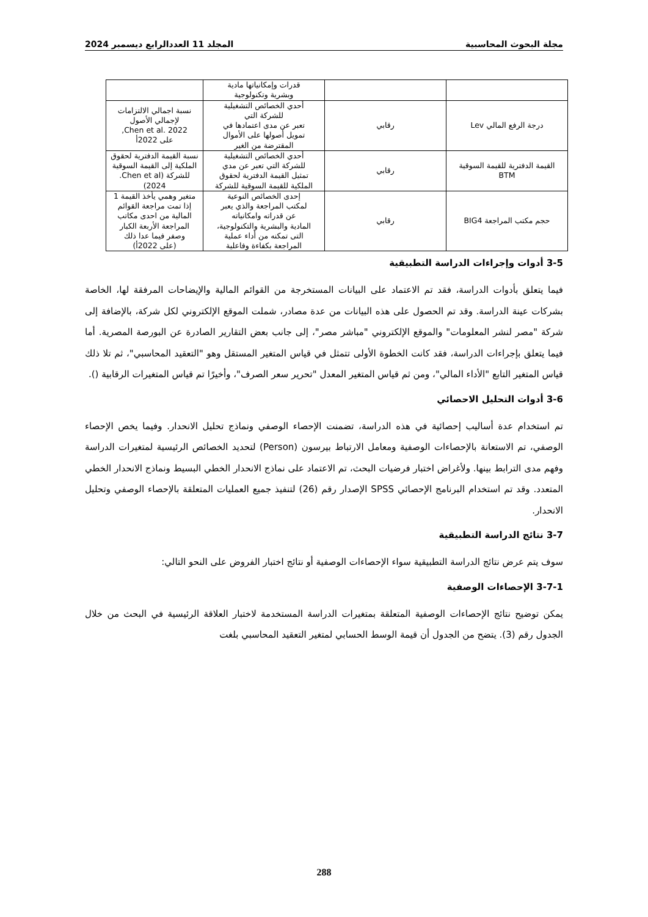مجلة البحوث المحاسبية المجلد 11 العددالرابع ديسمبر 2024
| | | قدرات وإمكانياتها مادية وبشرية وتكنولوجية | |
| درجة الرفع المالي Lev | رقابي | أحدي الخصائص التشغيلية للشركة التي تعبر عن مدى اعتمادها في تمويل أصولها على الأموال المقترضة من الغير | نسبة اجمالي الالتزامات لإجمالي الأصول Chen et al. 2022, على 2022أ |
| القيمة الدفترية للقيمة السوقية BTM | رقابي | أحدي الخصائص التشغيلية للشركة التي تعبر عن مدي تمثيل القيمة الدفترية لحقوق الملكية للقيمة السوقية للشركة | نسبة القيمة الدفترية لحقوق الملكية إلى القيمة السوقية للشركة (Chen et al. 2024) |
| حجم مكتب المراجعة BIG4 | رقابي | إحدى الخصائص النوعية لمكتب المراجعة والذي يعبر عن قدراته وامكانياته المادية والبشرية والتكنولوجية، التى تمكنه من أداء عملية المراجعة بكفاءة وفاعلية | متغير وهمي يأخذ القيمة 1 إذا تمت مراجعة القوائم المالية من احدى مكاتب المراجعة الأربعة الكبار وصفر فيما عدا ذلك (على 2022أ) |
3-5 أدوات وإجراءات الدراسة التطبيقية
فيما يتعلق بأدوات الدراسة، فقد تم الاعتماد على البيانات المستخرجة من القوائم المالية والإيضاحات المرفقة لها، الخاصة بشركات عينة الدراسة. وقد تم الحصول على هذه البيانات من عدة مصادر، شملت الموقع الإلكتروني لكل شركة، بالإضافة إلى شركة "مصر لنشر المعلومات" والموقع الإلكتروني "مباشر مصر"، إلى جانب بعض التقارير الصادرة عن البورصة المصرية. أما فيما يتعلق بإجراءات الدراسة، فقد كانت الخطوة الأولى تتمثل في قياس المتغير المستقل وهو "التعقيد المحاسبي"، ثم تلا ذلك قياس المتغير التابع "الأداء المالي"، ومن ثم قياس المتغير المعدل "تحرير سعر الصرف"، وأخيرًا تم قياس المتغيرات الرقابية ().
3-6 أدوات التحليل الاحصائي
تم استخدام عدة أساليب إحصائية في هذه الدراسة، تضمنت الإحصاء الوصفي ونماذج تحليل الانحدار. وفيما يخص الإحصاء الوصفي، تم الاستعانة بالإحصاءات الوصفية ومعامل الارتباط بيرسون (Person) لتحديد الخصائص الرئيسية لمتغيرات الدراسة وفهم مدى الترابط بينها. ولأغراض اختبار فرضيات البحث، تم الاعتماد على نماذج الانحدار الخطي البسيط ونماذج الانحدار الخطي المتعدد. وقد تم استخدام البرنامج الإحصائي SPSS الإصدار رقم (26) لتنفيذ جميع العمليات المتعلقة بالإحصاء الوصفي وتحليل الانحدار.
3-7 نتائج الدراسة التطبيقية
سوف يتم عرض نتائج الدراسة التطبيقية سواء الإحصاءات الوصفية أو نتائج اختبار الفروض على النحو التالي:
3-7-1 الإحصاءات الوصفية
يمكن توضيح نتائج الإحصاءات الوصفية المتعلقة بمتغيرات الدراسة المستخدمة لاختبار العلاقة الرئيسية في البحث من خلال الجدول رقم (3). يتضح من الجدول أن قيمة الوسط الحسابي لمتغير التعقيد المحاسبي بلغت
288